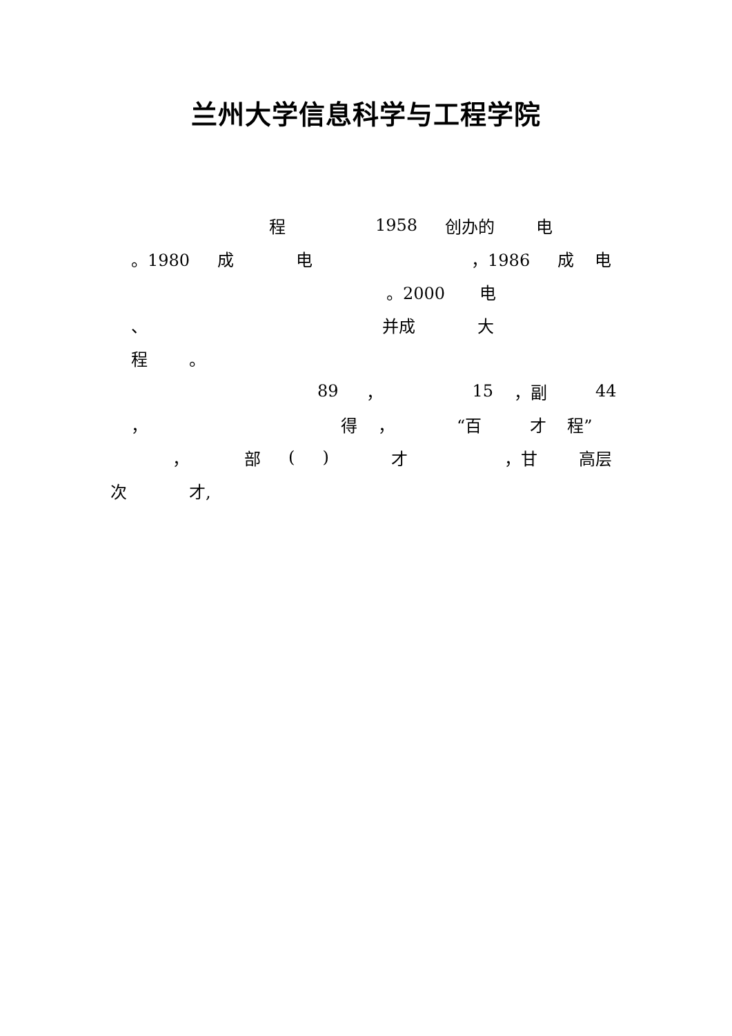兰州大学信息科学与工程学院
程 1958 创办的 电
。1980 成电 ，1986 成电
。2000 电
、 并成 大
程 。
89 ， 15 ，副 44
， 得 ， “百 才 程”
， 部 () 才 ，甘 高层
次 才,